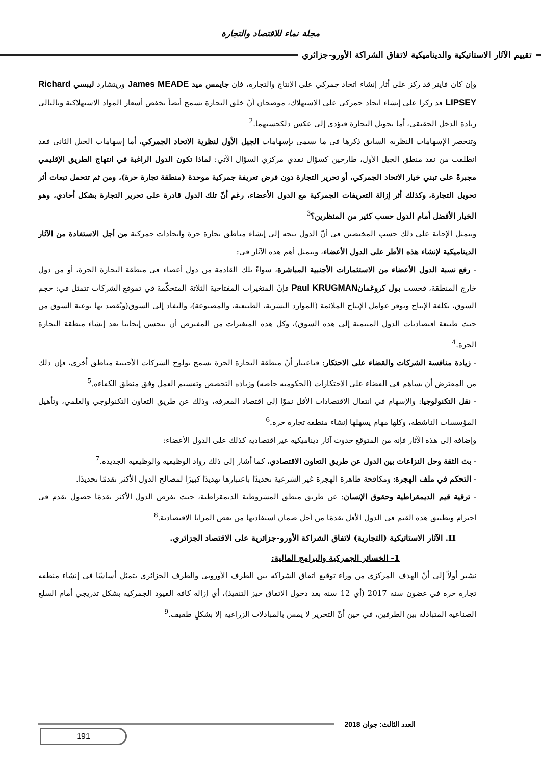مجلة نماء للاقتصاد والتجارة
تقييم الآثار الاستاتيكية والديناميكية لاتفاق الشراكة الأورو-جزائري
وإن كان فاينر قد ركز على أثار إنشاء اتحاد جمركي على الإنتاج والتجارة، فإن جايمس ميد James MEADE وريتشارد ليبسي Richard LIPSEY قد ركزا على إنشاء اتحاد جمركي على الاستهلاك، موضحان أنّ خلق التجارة يسمح أيضاً بخفض أسعار المواد الاستهلاكية وبالتالي زيادة الدخل الحقيقي، أما تحويل التجارة فيؤدي إلى عكس ذلكحسبهما.<sup>2</sup>
وتنحصر الإسهامات النظرية السابق ذكرها في ما يسمى بإسهامات الجيل الأول لنظرية الاتحاد الجمركي، أما إسهامات الجيل الثاني فقد انطلقت من نقد منطق الجيل الأول، طارحين كسؤال نقدي مركزي السؤال الآتي: لماذا تكون الدول الراغبة في انتهاج الطريق الإقليمي مجبرةً على تبني خيار الاتحاد الجمركي، أو تحرير التجارة دون فرض تعريفة جمركية موحدة (منطقة تجارة حرة)، ومن ثم تتحمل تبعات أثر تحويل التجارة، وكذلك أثر إزالة التعريفات الجمركية مع الدول الأعضاء، رغم أنّ تلك الدول قادرة على تحرير التجارة بشكل أحادي، وهو الخيار الأفضل أمام الدول حسب كثير من المنظرين؟<sup>3</sup>
وتتمثل الإجابة على ذلك حسب المختصين في أنّ الدول تتجه إلى إنشاء مناطق تجارة حرة واتحادات جمركية من أجل الاستفادة من الآثار الديناميكية لإنشاء هذه الأطر على الدول الأعضاء، وتتمثل أهم هذه الآثار في:
- رفع نسبة الدول الأعضاء من الاستثمارات الأجنبية المباشرة، سواءً تلك القادمة من دول أعضاء في منطقة التجارة الحرة، أو من دول خارج المنطقة، فحسب بول كروغمانPaul KRUGMAN فإنّ المتغيرات المفتاحية الثلاثة المتحكّمة في تموقع الشركات تتمثل في: حجم السوق، تكلفة الإنتاج وتوفر عوامل الإنتاج الملائمة (الموارد البشرية، الطبيعية، والمصنوعة)، والنفاذ إلى السوق(ويُقصد بها نوعية السوق من حيث طبيعة اقتصاديات الدول المنتمية إلى هذه السوق)، وكل هذه المتغيرات من المفترض أن تتحسن إيجابيا بعد إنشاء منطقة التجارة الحرة.<sup>4</sup>
- زيادة منافسة الشركات والقضاء على الاحتكار: فباعتبار أنّ منطقة التجارة الحرة تسمح بولوج الشركات الأجنبية مناطق أخرى، فإن ذلك من المفترض أن يساهم في القضاء على الاحتكارات (الحكومية خاصة) وزيادة التخصص وتقسيم العمل وفق منطق الكفاءة.<sup>5</sup>
- نقل التكنولوجيا: والإسهام في انتقال الاقتصادات الأقل نموًا إلى اقتصاد المعرفة، وذلك عن طريق التعاون التكنولوجي والعلمي، وتأهيل المؤسسات الناشطة، وكلها مهام يسهلها إنشاء منطقة تجارة حرة.<sup>6</sup>
وإضافة إلى هذه الآثار فإنه من المتوقع حدوث آثار ديناميكية غير اقتصادية كذلك على الدول الأعضاء:
- بث الثقة وحل النزاعات بين الدول عن طريق التعاون الاقتصادي، كما أشار إلى ذلك رواد الوظيفية والوظيفية الجديدة.<sup>7</sup>
- التحكم في ملف الهجرة: ومكافحة ظاهرة الهجرة غير الشرعية تحديدًا باعتبارها تهديدًا كبيرًا لمصالح الدول الأكثر تقدمًا تحديدًا.
- ترقية قيم الديمقراطية وحقوق الإنسان: عن طريق منطق المشروطية الديمقراطية، حيث تفرض الدول الأكثر تقدمًا حصول تقدم في احترام وتطبيق هذه القيم في الدول الأقل تقدمًا من أجل ضمان استفادتها من بعض المزايا الاقتصادية.<sup>8</sup>
II. الآثار الاستاتيكية (التجارية) لاتفاق الشراكة الأورو-جزائرية على الاقتصاد الجزائري.
1- الخسائر الجمركية والبرامج المالية:
نشير أولاً إلى أنّ الهدف المركزي من وراء توقيع اتفاق الشراكة بين الطرف الأوروبي والطرف الجزائري يتمثل أساسًا في إنشاء منطقة تجارة حرة في غضون سنة 2017 (أي 12 سنة بعد دخول الاتفاق حيز التنفيذ)، أي إزالة كافة القيود الجمركية بشكل تدريجي أمام السلع الصناعية المتبادلة بين الطرفين، في حين أنّ التحرير لا يمس بالمبادلات الزراعية إلا بشكلٍ طفيف.<sup>9</sup>
العدد الثالث: جوان 2018
191